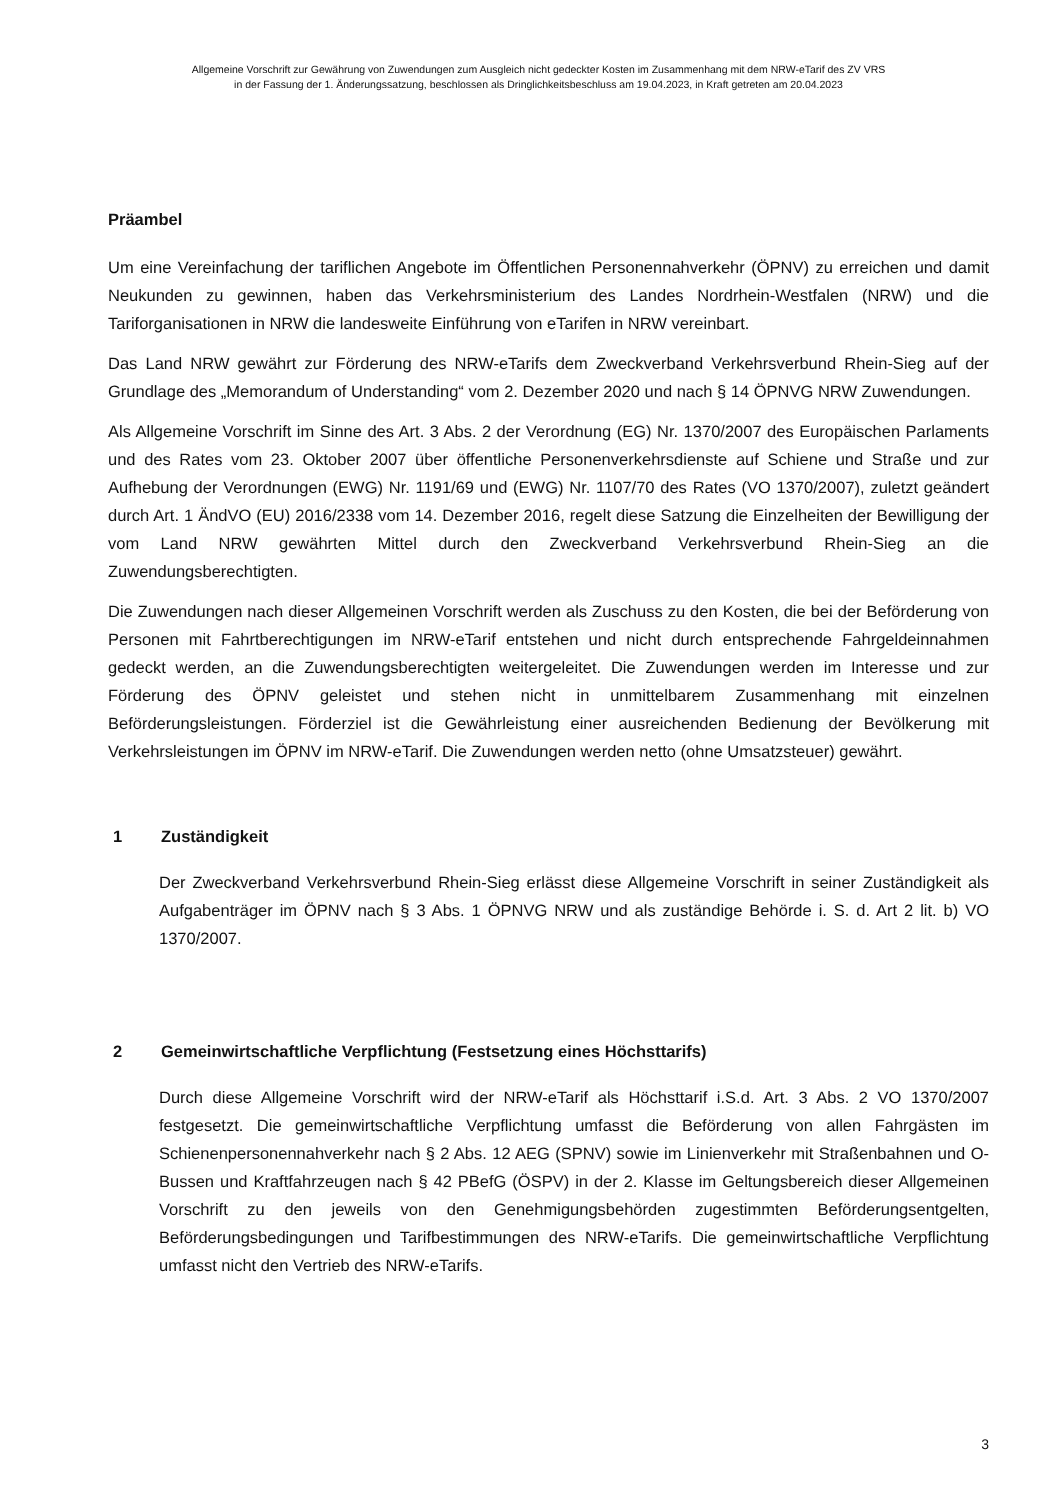Allgemeine Vorschrift zur Gewährung von Zuwendungen zum Ausgleich nicht gedeckter Kosten im Zusammenhang mit dem NRW-eTarif des ZV VRS
in der Fassung der 1. Änderungssatzung, beschlossen als Dringlichkeitsbeschluss am 19.04.2023, in Kraft getreten am 20.04.2023
Präambel
Um eine Vereinfachung der tariflichen Angebote im Öffentlichen Personennahverkehr (ÖPNV) zu erreichen und damit Neukunden zu gewinnen, haben das Verkehrsministerium des Landes Nordrhein-Westfalen (NRW) und die Tariforganisationen in NRW die landesweite Einführung von eTarifen in NRW vereinbart.
Das Land NRW gewährt zur Förderung des NRW-eTarifs dem Zweckverband Verkehrsverbund Rhein-Sieg auf der Grundlage des „Memorandum of Understanding“ vom 2. Dezember 2020 und nach § 14 ÖPNVG NRW Zuwendungen.
Als Allgemeine Vorschrift im Sinne des Art. 3 Abs. 2 der Verordnung (EG) Nr. 1370/2007 des Europäischen Parlaments und des Rates vom 23. Oktober 2007 über öffentliche Personenverkehrsdienste auf Schiene und Straße und zur Aufhebung der Verordnungen (EWG) Nr. 1191/69 und (EWG) Nr. 1107/70 des Rates (VO 1370/2007), zuletzt geändert durch Art. 1 ÄndVO (EU) 2016/2338 vom 14. Dezember 2016, regelt diese Satzung die Einzelheiten der Bewilligung der vom Land NRW gewährten Mittel durch den Zweckverband Verkehrsverbund Rhein-Sieg an die Zuwendungsberechtigten.
Die Zuwendungen nach dieser Allgemeinen Vorschrift werden als Zuschuss zu den Kosten, die bei der Beförderung von Personen mit Fahrtberechtigungen im NRW-eTarif entstehen und nicht durch entsprechende Fahrgeldeinnahmen gedeckt werden, an die Zuwendungsberechtigten weitergeleitet. Die Zuwendungen werden im Interesse und zur Förderung des ÖPNV geleistet und stehen nicht in unmittelbarem Zusammenhang mit einzelnen Beförderungsleistungen. Förderziel ist die Gewährleistung einer ausreichenden Bedienung der Bevölkerung mit Verkehrsleistungen im ÖPNV im NRW-eTarif. Die Zuwendungen werden netto (ohne Umsatzsteuer) gewährt.
1 Zuständigkeit
Der Zweckverband Verkehrsverbund Rhein-Sieg erlässt diese Allgemeine Vorschrift in seiner Zuständigkeit als Aufgabenträger im ÖPNV nach § 3 Abs. 1 ÖPNVG NRW und als zuständige Behörde i. S. d. Art 2 lit. b) VO 1370/2007.
2 Gemeinwirtschaftliche Verpflichtung (Festsetzung eines Höchsttarifs)
Durch diese Allgemeine Vorschrift wird der NRW-eTarif als Höchsttarif i.S.d. Art. 3 Abs. 2 VO 1370/2007 festgesetzt. Die gemeinwirtschaftliche Verpflichtung umfasst die Beförderung von allen Fahrgästen im Schienenpersonennahverkehr nach § 2 Abs. 12 AEG (SPNV) sowie im Linienverkehr mit Straßenbahnen und O-Bussen und Kraftfahrzeugen nach § 42 PBefG (ÖSPV) in der 2. Klasse im Geltungsbereich dieser Allgemeinen Vorschrift zu den jeweils von den Genehmigungsbehörden zugestimmten Beförderungsentgelten, Beförderungsbedingungen und Tarifbestimmungen des NRW-eTarifs. Die gemeinwirtschaftliche Verpflichtung umfasst nicht den Vertrieb des NRW-eTarifs.
3